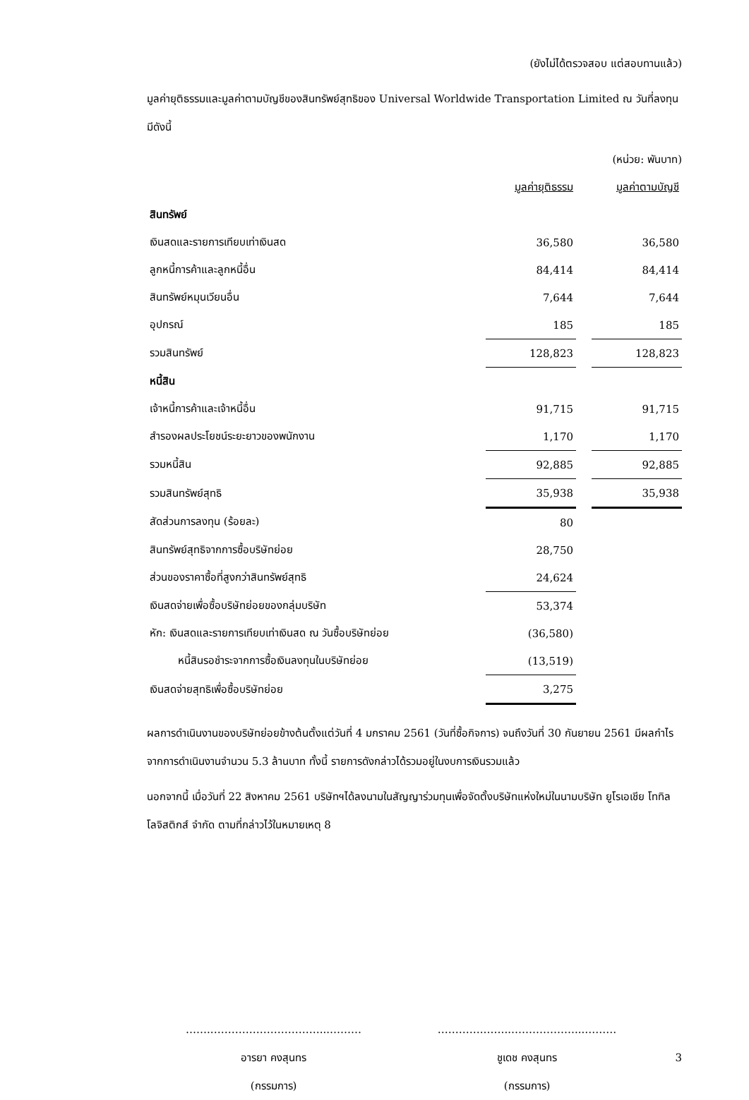(ยังไม่ได้ตรวจสอบ แต่สอบทานแล้ว)
มูลค่ายุติธรรมและมูลค่าตามบัญชีของสินทรัพย์สุทธิของ Universal Worldwide Transportation Limited ณ วันที่ลงทุนมีดังนี้
(หน่วย: พันบาท)
| | มูลค่ายุติธรรม | | มูลค่าตามบัญชี |
| สินทรัพย์ | | | |
| เงินสดและรายการเทียบเท่าเงินสด | 36,580 | | 36,580 |
| ลูกหนี้การค้าและลูกหนี้อื่น | 84,414 | | 84,414 |
| สินทรัพย์หมุนเวียนอื่น | 7,644 | | 7,644 |
| อุปกรณ์ | 185 | | 185 |
| รวมสินทรัพย์ | 128,823 | | 128,823 |
| หนี้สิน | | | |
| เจ้าหนี้การค้าและเจ้าหนี้อื่น | 91,715 | | 91,715 |
| สำรองผลประโยชน์ระยะยาวของพนักงาน | 1,170 | | 1,170 |
| รวมหนี้สิน | 92,885 | | 92,885 |
| รวมสินทรัพย์สุทธิ | 35,938 | | 35,938 |
| สัดส่วนการลงทุน (ร้อยละ) | 80 | | |
| สินทรัพย์สุทธิจากการซื้อบริษัทย่อย | 28,750 | | |
| ส่วนของราคาซื้อที่สูงกว่าสินทรัพย์สุทธิ | 24,624 | | |
| เงินสดจ่ายเพื่อซื้อบริษัทย่อยของกลุ่มบริษัท | 53,374 | | |
| หัก: เงินสดและรายการเทียบเท่าเงินสด ณ วันซื้อบริษัทย่อย | (36,580) | | |
| หนี้สินรอชำระจากการซื้อเงินลงทุนในบริษัทย่อย | (13,519) | | |
| เงินสดจ่ายสุทธิเพื่อซื้อบริษัทย่อย | 3,275 | | |
ผลการดำเนินงานของบริษัทย่อยข้างต้นตั้งแต่วันที่ 4 มกราคม 2561 (วันที่ซื้อกิจการ) จนถึงวันที่ 30 กันยายน 2561 มีผลกำไรจากการดำเนินงานจำนวน 5.3 ล้านบาท ทั้งนี้ รายการดังกล่าวได้รวมอยู่ในงบการเงินรวมแล้ว
นอกจากนี้ เมื่อวันที่ 22 สิงหาคม 2561 บริษัทฯได้ลงนามในสัญญาร่วมทุนเพื่อจัดตั้งบริษัทแห่งใหม่ในนามบริษัท ยูโรเอเชีย โททิล โลจิสติกส์ จำกัด ตามที่กล่าวไว้ในหมายเหตุ 8
……..…………………………...………
อารยา คงสุนทร
(กรรมการ)
………….……..………………...………
ชูเดช คงสุนทร
(กรรมการ)
3